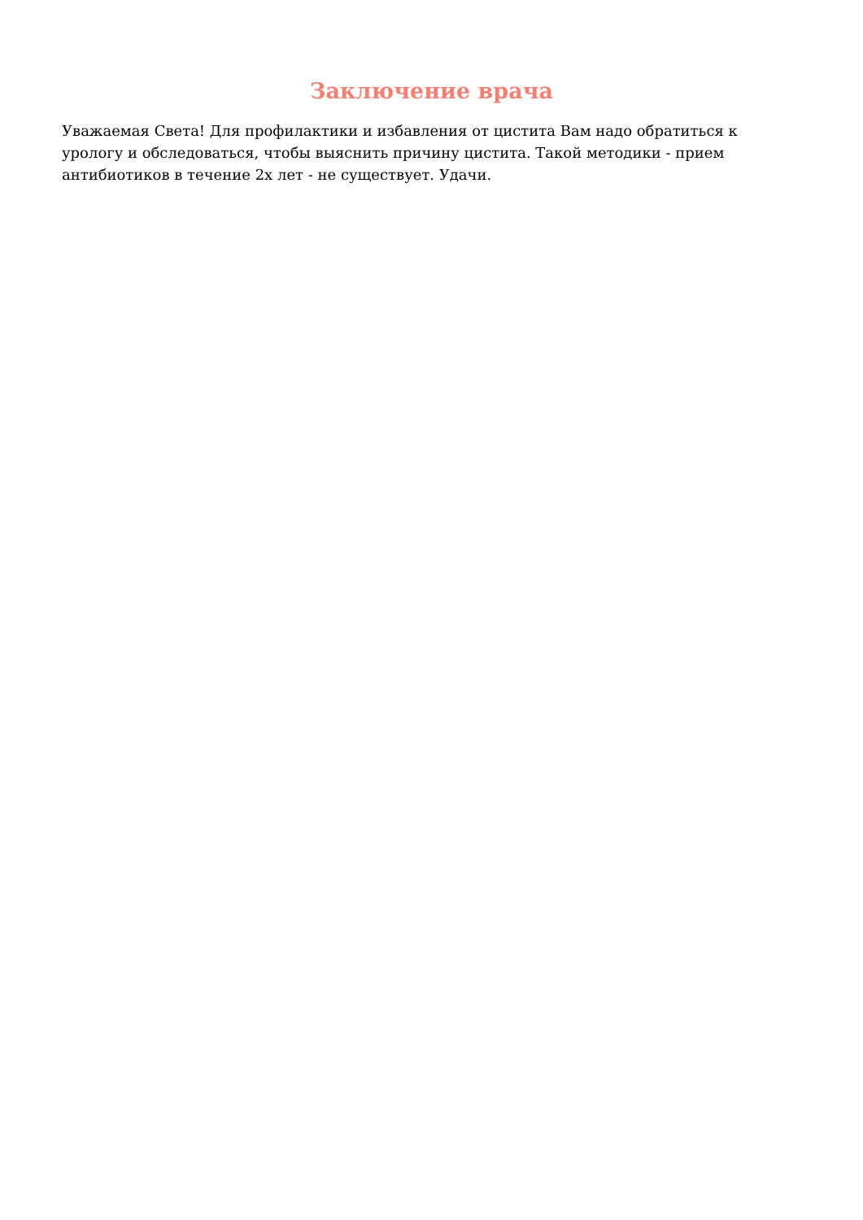Заключение врача
Уважаемая Света! Для профилактики и избавления от цистита Вам надо обратиться к урологу и обследоваться, чтобы выяснить причину цистита. Такой методики - прием антибиотиков в течение 2х лет - не существует. Удачи.